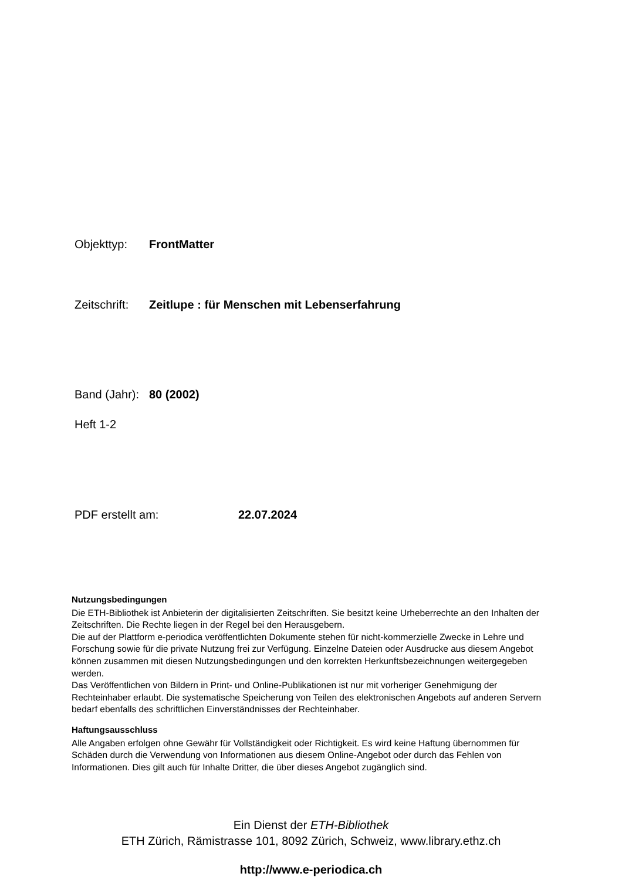Objekttyp: FrontMatter
Zeitschrift: Zeitlupe : für Menschen mit Lebenserfahrung
Band (Jahr): 80 (2002)
Heft 1-2
PDF erstellt am: 22.07.2024
Nutzungsbedingungen
Die ETH-Bibliothek ist Anbieterin der digitalisierten Zeitschriften. Sie besitzt keine Urheberrechte an den Inhalten der Zeitschriften. Die Rechte liegen in der Regel bei den Herausgebern.
Die auf der Plattform e-periodica veröffentlichten Dokumente stehen für nicht-kommerzielle Zwecke in Lehre und Forschung sowie für die private Nutzung frei zur Verfügung. Einzelne Dateien oder Ausdrucke aus diesem Angebot können zusammen mit diesen Nutzungsbedingungen und den korrekten Herkunftsbezeichnungen weitergegeben werden.
Das Veröffentlichen von Bildern in Print- und Online-Publikationen ist nur mit vorheriger Genehmigung der Rechteinhaber erlaubt. Die systematische Speicherung von Teilen des elektronischen Angebots auf anderen Servern bedarf ebenfalls des schriftlichen Einverständnisses der Rechteinhaber.
Haftungsausschluss
Alle Angaben erfolgen ohne Gewähr für Vollständigkeit oder Richtigkeit. Es wird keine Haftung übernommen für Schäden durch die Verwendung von Informationen aus diesem Online-Angebot oder durch das Fehlen von Informationen. Dies gilt auch für Inhalte Dritter, die über dieses Angebot zugänglich sind.
Ein Dienst der ETH-Bibliothek
ETH Zürich, Rämistrasse 101, 8092 Zürich, Schweiz, www.library.ethz.ch
http://www.e-periodica.ch